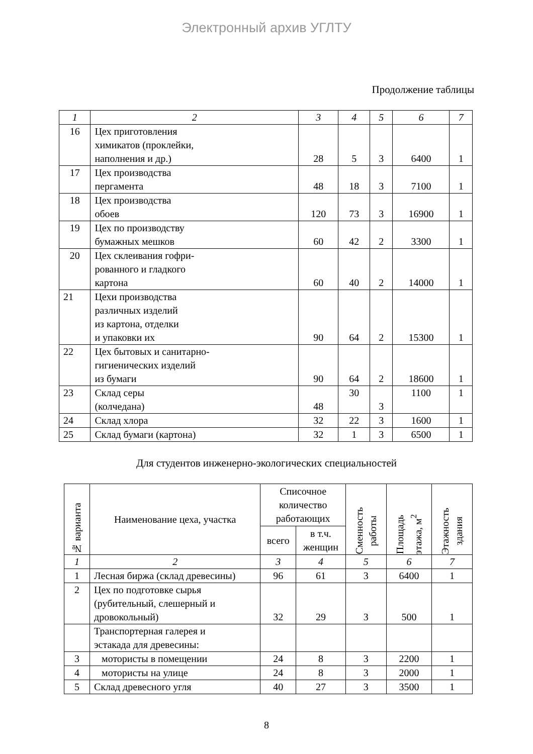Электронный архив УГЛТУ
Продолжение таблицы
| 1 | 2 | 3 | 4 | 5 | 6 | 7 |
| 16 | Цех приготовления химикатов (проклейки, наполнения и др.) | 28 | 5 | 3 | 6400 | 1 |
| 17 | Цех производства пергамента | 48 | 18 | 3 | 7100 | 1 |
| 18 | Цех производства обоев | 120 | 73 | 3 | 16900 | 1 |
| 19 | Цех по производству бумажных мешков | 60 | 42 | 2 | 3300 | 1 |
| 20 | Цех склеивания гофри- рованного и гладкого картона | 60 | 40 | 2 | 14000 | 1 |
| 21 | Цехи производства различных изделий из картона, отделки и упаковки их | 90 | 64 | 2 | 15300 | 1 |
| 22 | Цех бытовых и санитарно- гигиенических изделий из бумаги | 90 | 64 | 2 | 18600 | 1 |
| 23 | Склад серы (колчедана) | 48 | 30 | 3 | 1100 | 1 |
| 24 | Склад хлора | 32 | 22 | 3 | 1600 | 1 |
| 25 | Склад бумаги (картона) | 32 | 1 | 3 | 6500 | 1 |
Для студентов инженерно-экологических специальностей
| № варианта | Наименование цеха, участка | Списочное количество работающих | | Сменность работы | Площадь этажа, м<sup>2</sup> | Этажность здания |
| --- | --- | --- | --- | --- | --- | --- |
| | | всего | в т.ч. женщин | | | |
| 1 | 2 | 3 | 4 | 5 | 6 | 7 |
| 1 | Лесная биржа (склад древесины) | 96 | 61 | 3 | 6400 | 1 |
| 2 | Цех по подготовке сырья (рубительный, слешерный и дровокольный) | 32 | 29 | 3 | 500 | 1 |
| | Транспортерная галерея и эстакада для древесины: | | | | | |
| 3 | мотористы в помещении | 24 | 8 | 3 | 2200 | 1 |
| 4 | мотористы на улице | 24 | 8 | 3 | 2000 | 1 |
| 5 | Склад древесного угля | 40 | 27 | 3 | 3500 | 1 |
8